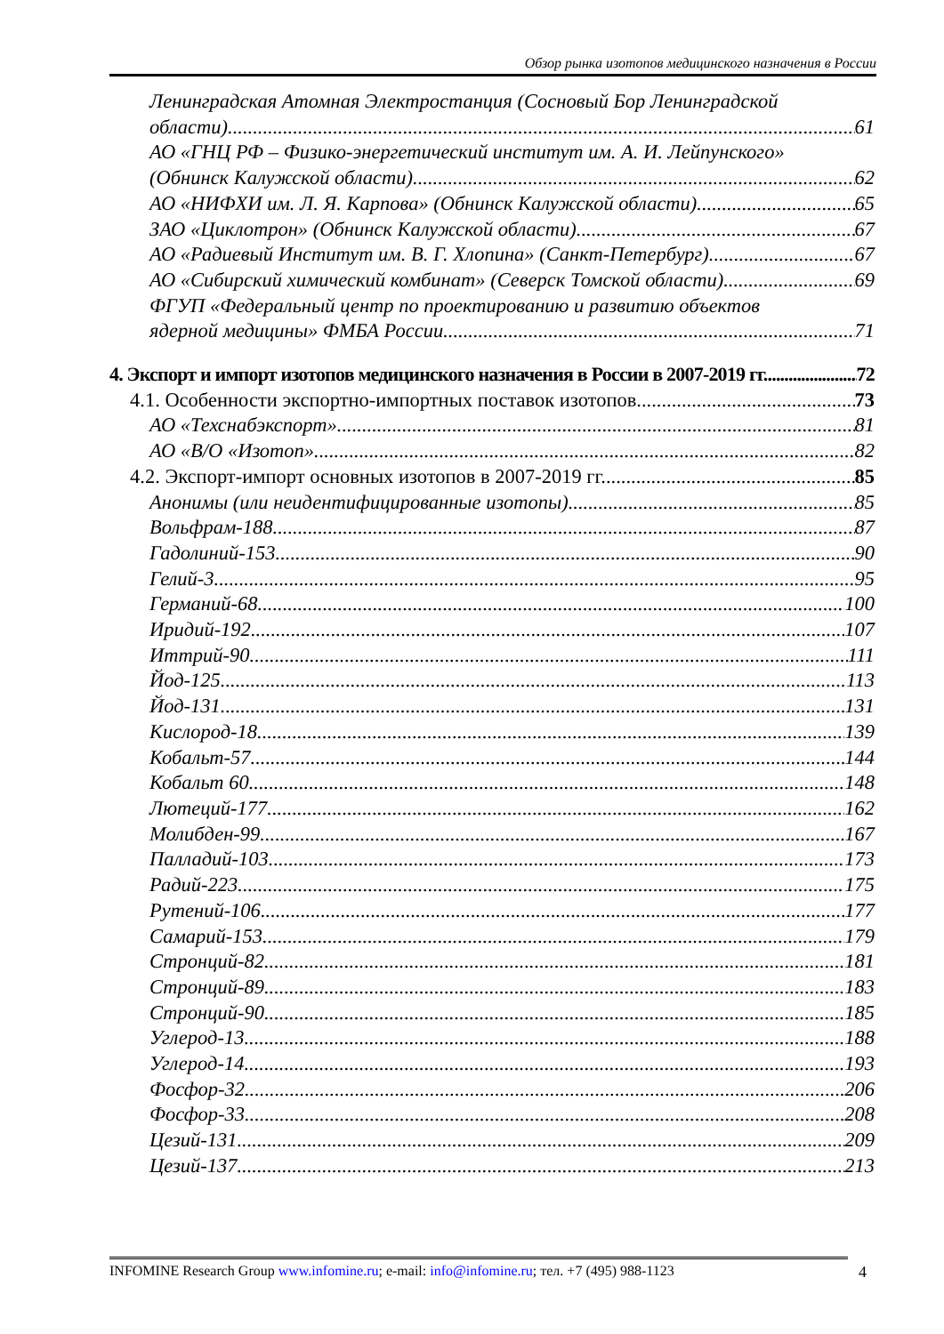Обзор рынка изотопов медицинского назначения в России
Ленинградская Атомная Электростанция (Сосновый Бор Ленинградской
области) 61
АО «ГНЦ РФ – Физико-энергетический институт им. А. И. Лейпунского»
(Обнинск Калужской области) 62
АО «НИФХИ им. Л. Я. Карпова» (Обнинск Калужской области) 65
ЗАО «Циклотрон» (Обнинск Калужской области) 67
АО «Радиевый Институт им. В. Г. Хлопина» (Санкт-Петербург) 67
АО «Сибирский химический комбинат» (Северск Томской области) 69
ФГУП «Федеральный центр по проектированию и развитию объектов
ядерной медицины» ФМБА России 71
4. Экспорт и импорт изотопов медицинского назначения в России в 2007-2019 гг. 72
4.1. Особенности экспортно-импортных поставок изотопов 73
АО «Техснабэкспорт» 81
АО «В/О «Изотоп» 82
4.2. Экспорт-импорт основных изотопов в 2007-2019 гг. 85
Анонимы (или неидентифицированные изотопы) 85
Вольфрам-188 87
Гадолиний-153 90
Гелий-3 95
Германий-68 100
Иридий-192 107
Иттрий-90 111
Йод-125 113
Йод-131 131
Кислород-18 139
Кобальт-57 144
Кобальт 60 148
Лютеций-177 162
Молибден-99 167
Палладий-103 173
Радий-223 175
Рутений-106 177
Самарий-153 179
Стронций-82 181
Стронций-89 183
Стронций-90 185
Углерод-13 188
Углерод-14 193
Фосфор-32 206
Фосфор-33 208
Цезий-131 209
Цезий-137 213
INFOMINE Research Group www.infomine.ru; e-mail: info@infomine.ru; тел. +7 (495) 988-1123
4